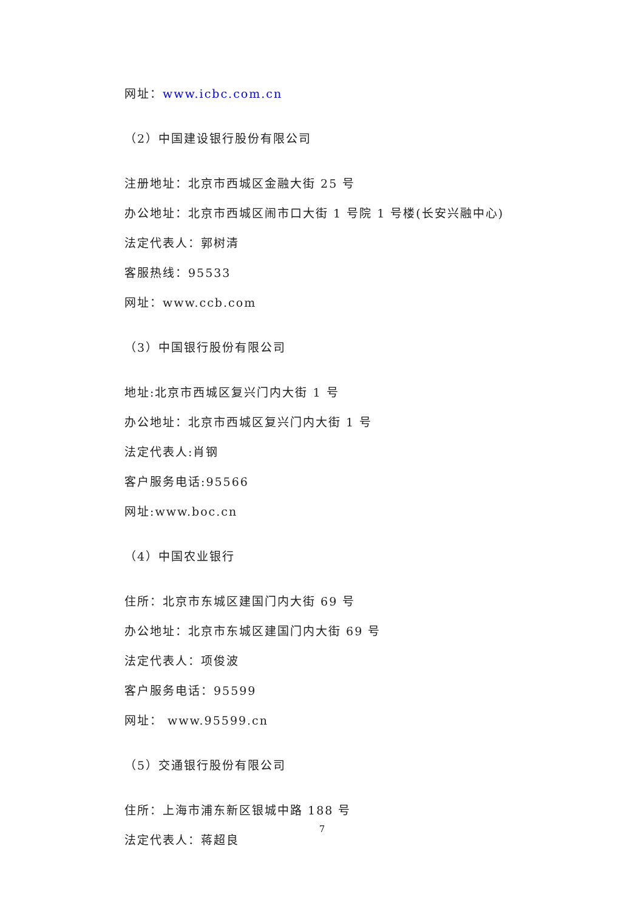网址：www.icbc.com.cn
（2）中国建设银行股份有限公司
注册地址：北京市西城区金融大街 25 号
办公地址：北京市西城区闹市口大街 1 号院 1 号楼(长安兴融中心)
法定代表人：郭树清
客服热线：95533
网址：www.ccb.com
（3）中国银行股份有限公司
地址:北京市西城区复兴门内大街 1 号
办公地址：北京市西城区复兴门内大街 1 号
法定代表人:肖钢
客户服务电话:95566
网址:www.boc.cn
（4）中国农业银行
住所：北京市东城区建国门内大街 69 号
办公地址：北京市东城区建国门内大街 69 号
法定代表人：项俊波
客户服务电话：95599
网址： www.95599.cn
（5）交通银行股份有限公司
住所：上海市浦东新区银城中路 188 号
法定代表人：蒋超良
7